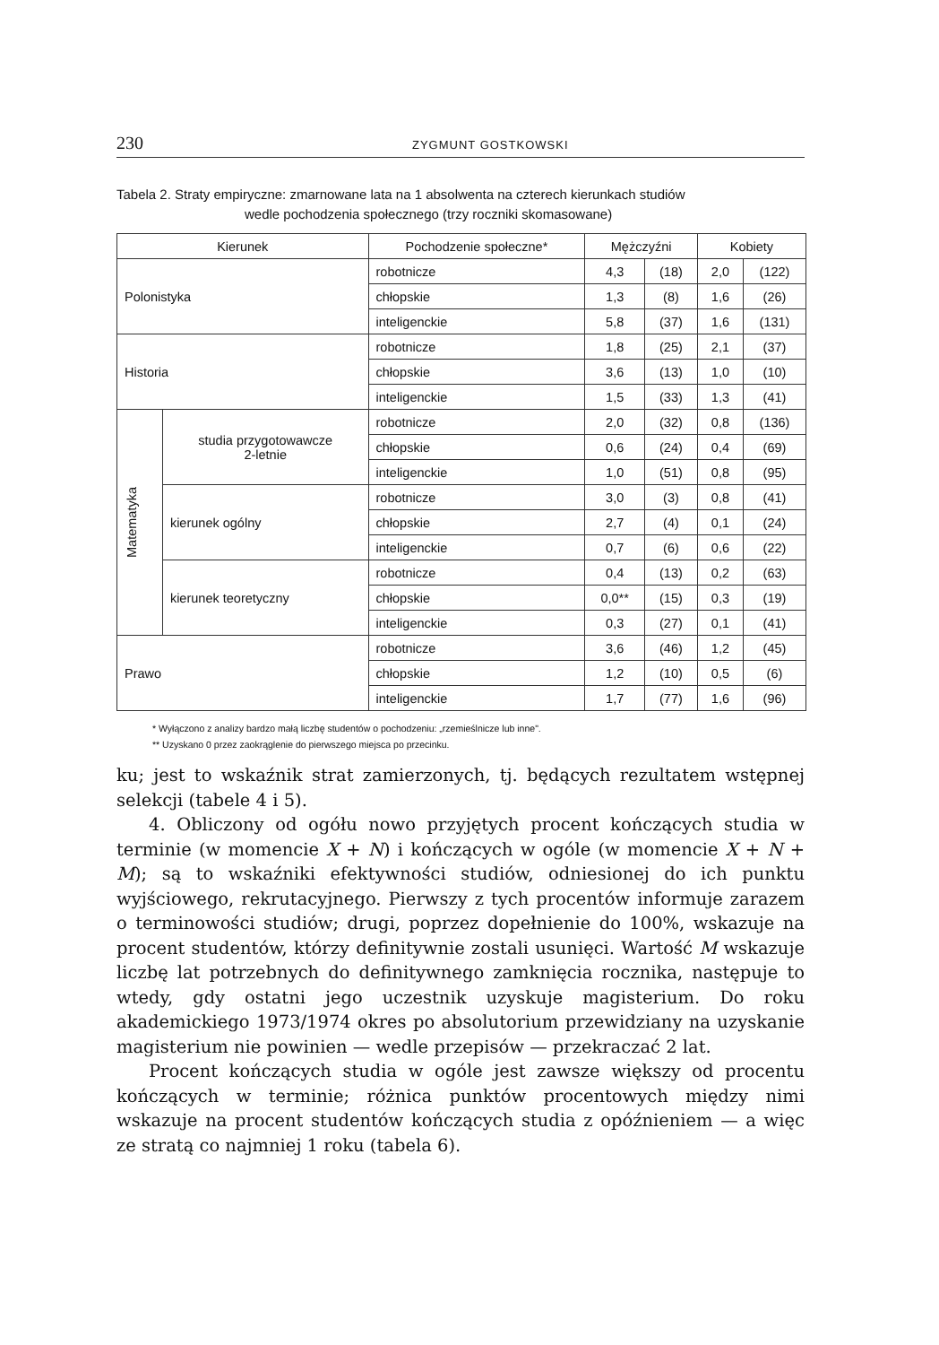230 ZYGMUNT GOSTKOWSKI
Tabela 2. Straty empiryczne: zmarnowane lata na 1 absolwenta na czterech kierunkach studiów
wedle pochodzenia społecznego (trzy roczniki skomasowane)
| Kierunek | | Pochodzenie społeczne* | Mężczyźni | | Kobiety | |
| --- | --- | --- | --- | --- | --- | --- |
| Polonistyka | | robotnicze | 4,3 | (18) | 2,0 | (122) |
| | | chłopskie | 1,3 | (8) | 1,6 | (26) |
| | | inteligenckie | 5,8 | (37) | 1,6 | (131) |
| Historia | | robotnicze | 1,8 | (25) | 2,1 | (37) |
| | | chłopskie | 3,6 | (13) | 1,0 | (10) |
| | | inteligenckie | 1,5 | (33) | 1,3 | (41) |
| Matematyka | studia przygotowawcze 2-letnie | robotnicze | 2,0 | (32) | 0,8 | (136) |
| | | chłopskie | 0,6 | (24) | 0,4 | (69) |
| | | inteligenckie | 1,0 | (51) | 0,8 | (95) |
| | kierunek ogólny | robotnicze | 3,0 | (3) | 0,8 | (41) |
| | | chłopskie | 2,7 | (4) | 0,1 | (24) |
| | | inteligenckie | 0,7 | (6) | 0,6 | (22) |
| | kierunek teoretyczny | robotnicze | 0,4 | (13) | 0,2 | (63) |
| | | chłopskie | 0,0** | (15) | 0,3 | (19) |
| | | inteligenckie | 0,3 | (27) | 0,1 | (41) |
| Prawo | | robotnicze | 3,6 | (46) | 1,2 | (45) |
| | | chłopskie | 1,2 | (10) | 0,5 | (6) |
| | | inteligenckie | 1,7 | (77) | 1,6 | (96) |
* Wyłączono z analizy bardzo małą liczbę studentów o pochodzeniu: „rzemieślnicze lub inne".
** Uzyskano 0 przez zaokrąglenie do pierwszego miejsca po przecinku.
ku; jest to wskaźnik strat zamierzonych, tj. będących rezultatem wstępnej selekcji (tabele 4 i 5).
4. Obliczony od ogółu nowo przyjętych procent kończących studia w terminie (w momencie X + N) i kończących w ogóle (w momencie X + N + M); są to wskaźniki efektywności studiów, odniesionej do ich punktu wyjściowego, rekrutacyjnego. Pierwszy z tych procentów informuje zarazem o terminowości studiów; drugi, poprzez dopełnienie do 100%, wskazuje na procent studentów, którzy definitywnie zostali usunięci. Wartość M wskazuje liczbę lat potrzebnych do definitywnego zamknięcia rocznika, następuje to wtedy, gdy ostatni jego uczestnik uzyskuje magisterium. Do roku akademickiego 1973/1974 okres po absolutorium przewidziany na uzyskanie magisterium nie powinien — wedle przepisów — przekraczać 2 lat.
Procent kończących studia w ogóle jest zawsze większy od procentu kończących w terminie; różnica punktów procentowych między nimi wskazuje na procent studentów kończących studia z opóźnieniem — a więc ze stratą co najmniej 1 roku (tabela 6).